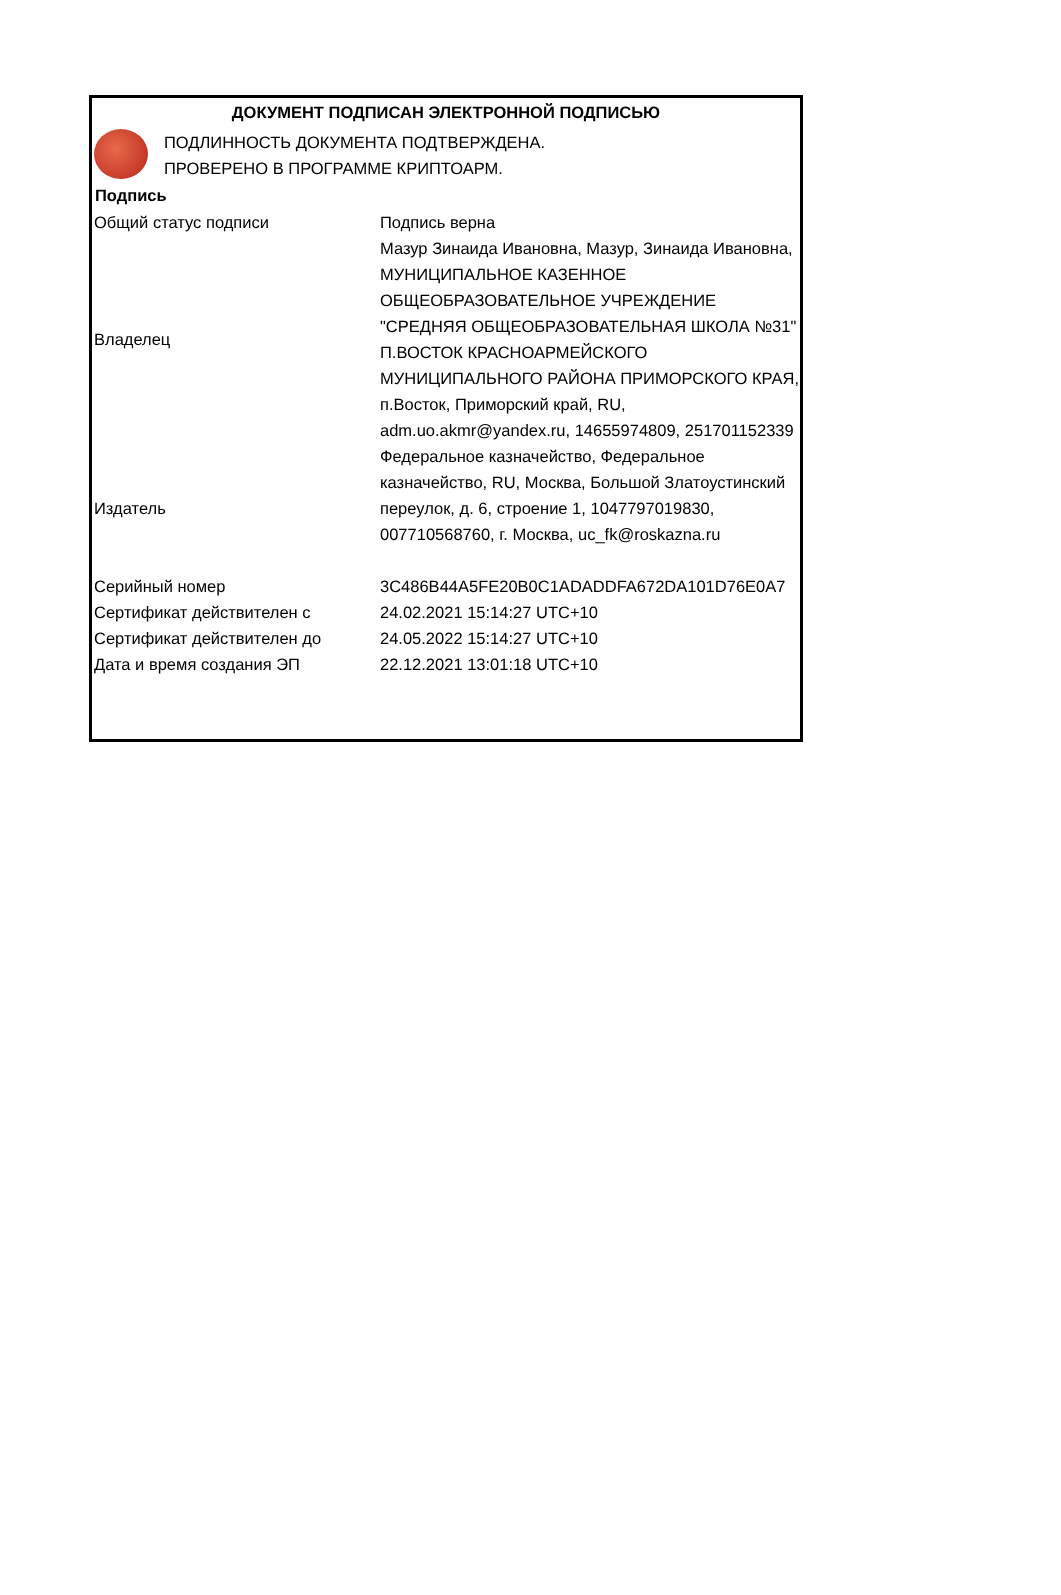ДОКУМЕНТ ПОДПИСАН ЭЛЕКТРОННОЙ ПОДПИСЬЮ
ПОДЛИННОСТЬ ДОКУМЕНТА ПОДТВЕРЖДЕНА.
ПРОВЕРЕНО В ПРОГРАММЕ КРИПТОАРМ.
| Подпись | |
| --- | --- |
| Общий статус подписи | Подпись верна |
| Владелец | Мазур Зинаида Ивановна, Мазур, Зинаида Ивановна, МУНИЦИПАЛЬНОЕ КАЗЕННОЕ ОБЩЕОБРАЗОВАТЕЛЬНОЕ УЧРЕЖДЕНИЕ "СРЕДНЯЯ ОБЩЕОБРАЗОВАТЕЛЬНАЯ ШКОЛА №31" П.ВОСТОК КРАСНОАРМЕЙСКОГО МУНИЦИПАЛЬНОГО РАЙОНА ПРИМОРСКОГО КРАЯ, п.Восток, Приморский край, RU, adm.uo.akmr@yandex.ru, 14655974809, 251701152339 |
| Издатель | Федеральное казначейство, Федеральное казначейство, RU, Москва, Большой Златоустинский переулок, д. 6, строение 1, 1047797019830, 007710568760, г. Москва, uc_fk@roskazna.ru |
| Серийный номер | 3C486B44A5FE20B0C1ADADDFA672DA101D76E0A7 |
| Сертификат действителен с | 24.02.2021 15:14:27 UTC+10 |
| Сертификат действителен до | 24.05.2022 15:14:27 UTC+10 |
| Дата и время создания ЭП | 22.12.2021 13:01:18 UTC+10 |